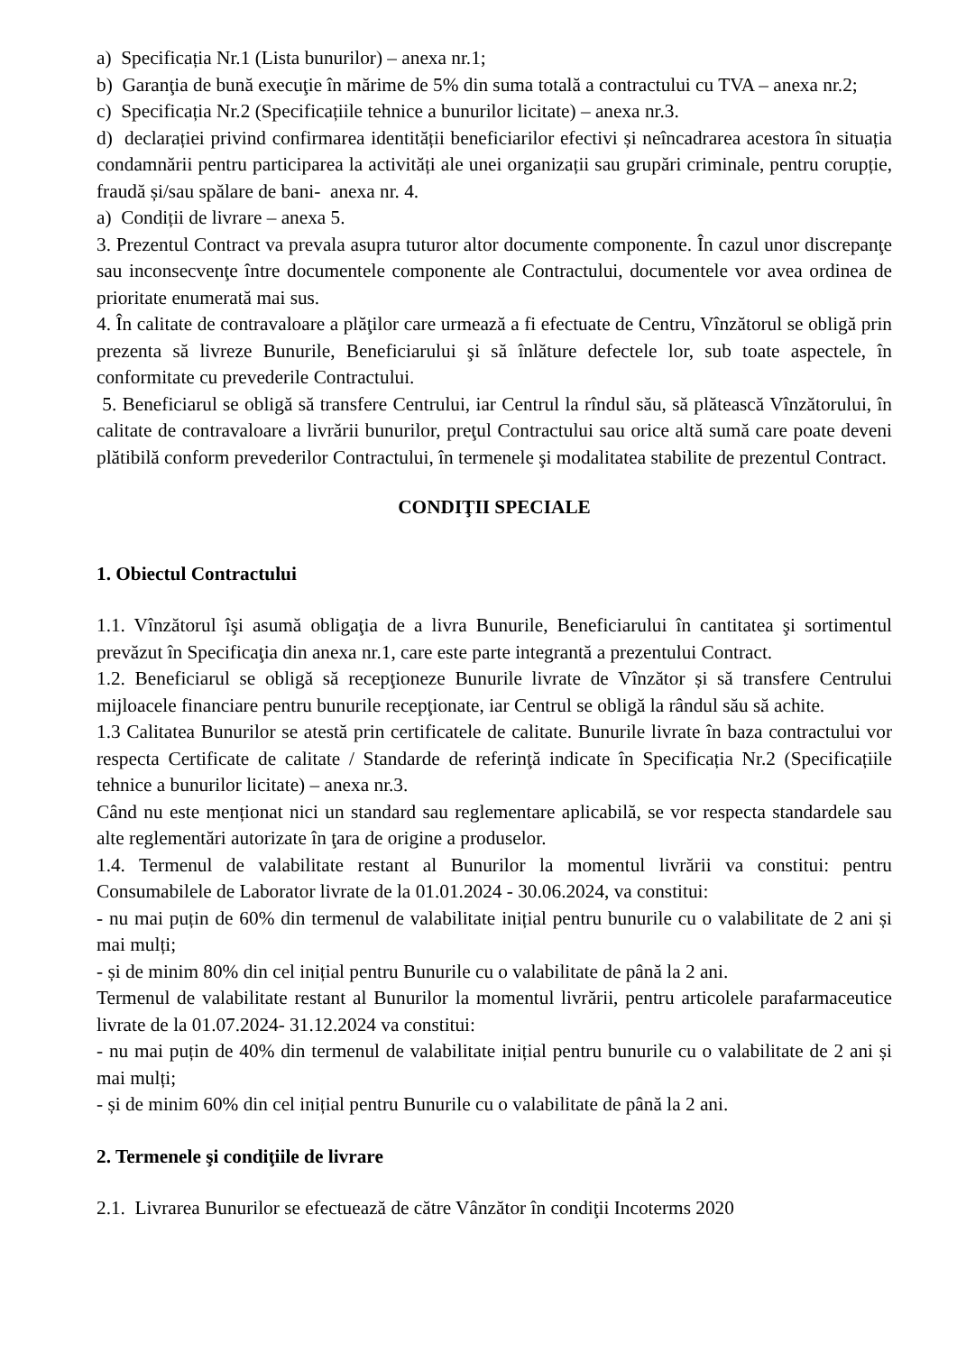a) Specificația Nr.1 (Lista bunurilor) – anexa nr.1;
b) Garanţia de bună execuţie în mărime de 5% din suma totală a contractului cu TVA – anexa nr.2;
c) Specificația Nr.2 (Specificațiile tehnice a bunurilor licitate) – anexa nr.3.
d) declarației privind confirmarea identității beneficiarilor efectivi și neîncadrarea acestora în situația condamnării pentru participarea la activități ale unei organizații sau grupări criminale, pentru corupție, fraudă și/sau spălare de bani- anexa nr. 4.
a) Condiții de livrare – anexa 5.
3. Prezentul Contract va prevala asupra tuturor altor documente componente. În cazul unor discrepanţe sau inconsecvenţe între documentele componente ale Contractului, documentele vor avea ordinea de prioritate enumerată mai sus.
4. În calitate de contravaloare a plăţilor care urmează a fi efectuate de Centru, Vînzătorul se obligă prin prezenta să livreze Bunurile, Beneficiarului şi să înlăture defectele lor, sub toate aspectele, în conformitate cu prevederile Contractului.
5. Beneficiarul se obligă să transfere Centrului, iar Centrul la rîndul său, să plătească Vînzătorului, în calitate de contravaloare a livrării bunurilor, preţul Contractului sau orice altă sumă care poate deveni plătibilă conform prevederilor Contractului, în termenele şi modalitatea stabilite de prezentul Contract.
CONDIŢII SPECIALE
1. Obiectul Contractului
1.1. Vînzătorul îşi asumă obligaţia de a livra Bunurile, Beneficiarului în cantitatea şi sortimentul prevăzut în Specificaţia din anexa nr.1, care este parte integrantă a prezentului Contract.
1.2. Beneficiarul se obligă să recepţioneze Bunurile livrate de Vînzător și să transfere Centrului mijloacele financiare pentru bunurile recepţionate, iar Centrul se obligă la rândul său să achite.
1.3 Calitatea Bunurilor se atestă prin certificatele de calitate. Bunurile livrate în baza contractului vor respecta Certificate de calitate / Standarde de referinţă indicate în Specificația Nr.2 (Specificațiile tehnice a bunurilor licitate) – anexa nr.3.
Când nu este menționat nici un standard sau reglementare aplicabilă, se vor respecta standardele sau alte reglementări autorizate în ţara de origine a produselor.
1.4. Termenul de valabilitate restant al Bunurilor la momentul livrării va constitui: pentru Consumabilele de Laborator livrate de la 01.01.2024 - 30.06.2024, va constitui:
- nu mai puțin de 60% din termenul de valabilitate inițial pentru bunurile cu o valabilitate de 2 ani și mai mulți;
- și de minim 80% din cel inițial pentru Bunurile cu o valabilitate de până la 2 ani.
Termenul de valabilitate restant al Bunurilor la momentul livrării, pentru articolele parafarmaceutice livrate de la 01.07.2024- 31.12.2024 va constitui:
- nu mai puțin de 40% din termenul de valabilitate inițial pentru bunurile cu o valabilitate de 2 ani și mai mulți;
- și de minim 60% din cel inițial pentru Bunurile cu o valabilitate de până la 2 ani.
2. Termenele şi condiţiile de livrare
2.1. Livrarea Bunurilor se efectuează de către Vânzător în condiţii Incoterms 2020